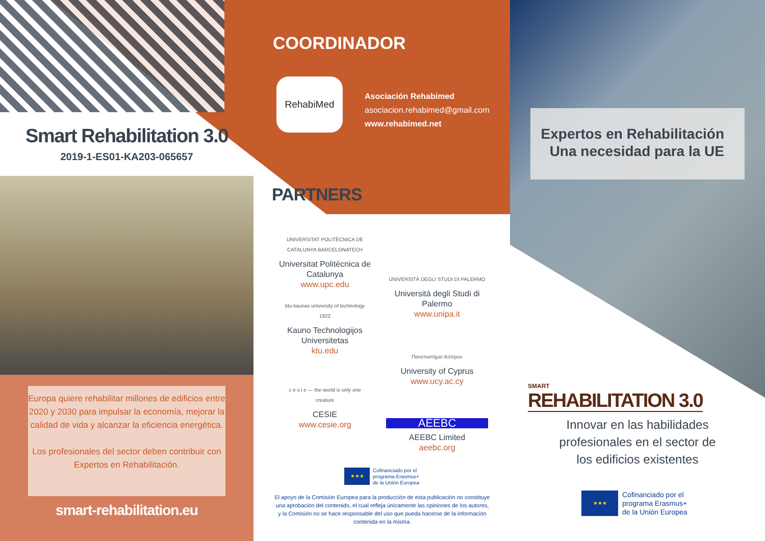Smart Rehabilitation 3.0
2019-1-ES01-KA203-065657
Europa quiere rehabilitar millones de edificios entre 2020 y 2030 para impulsar la economía, mejorar la calidad de vida y alcanzar la eficiencia energética.
Los profesionales del sector deben contribuir con Expertos en Rehabilitación.
smart-rehabilitation.eu
COORDINADOR
RehabiMed
Asociación Rehabimed
asociacion.rehabimed@gmail.com
www.rehabimed.net
PARTNERS
UNIVERSITAT POLITÈCNICA DE CATALUNYA BARCELONATECH
Universitat Politècnica de Catalunya
www.upc.edu
UNIVERSITÀ DEGLI STUDI DI PALERMO
Università degli Studi di Palermo
www.unipa.it
ktu kaunas university of technology 1922
Kauno Technologijos Universitetas
ktu.edu
Πανεπιστήμιο Κύπρου
University of Cyprus
www.ucy.ac.cy
c e s i e — the world is only one creature
CESIE
www.cesie.org
AEEBC
AEEBC Limited
aeebc.org
★★★ Cofinanciado por el
programa Erasmus+
de la Unión Europea
El apoyo de la Comisión Europea para la producción de esta publicación no constituye una aprobación del contenido, el cual refleja únicamente las opiniones de los autores, y la Comisión no se hace responsable del uso que pueda hacerse de la información contenida en la misma.
Expertos en Rehabilitación
Una necesidad para la UE
SMART
REHABILITATION 3.0
Innovar en las habilidades
profesionales en el sector de
los edificios existentes
★★★ Cofinanciado por el
programa Erasmus+
de la Unión Europea